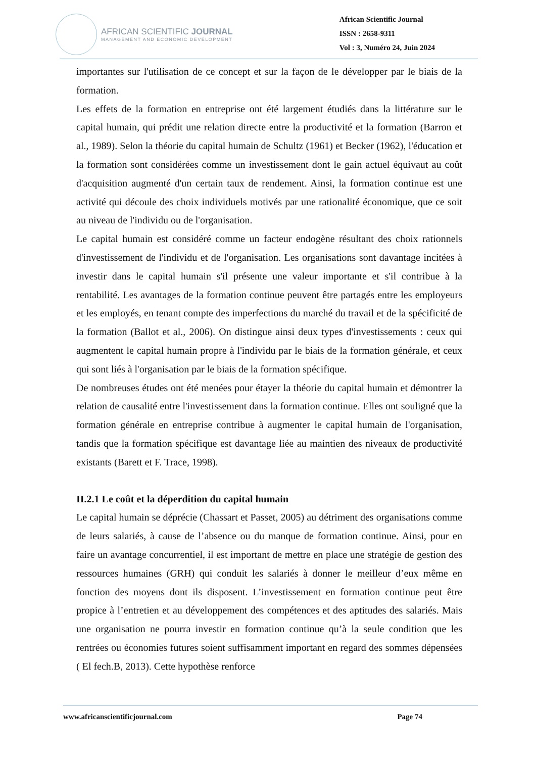AFRICAN SCIENTIFIC JOURNAL
MANAGEMENT AND ECONOMIC DEVELOPMENT
African Scientific Journal
ISSN : 2658-9311
Vol : 3, Numéro 24, Juin 2024
importantes sur l'utilisation de ce concept et sur la façon de le développer par le biais de la formation.
Les effets de la formation en entreprise ont été largement étudiés dans la littérature sur le capital humain, qui prédit une relation directe entre la productivité et la formation (Barron et al., 1989). Selon la théorie du capital humain de Schultz (1961) et Becker (1962), l'éducation et la formation sont considérées comme un investissement dont le gain actuel équivaut au coût d'acquisition augmenté d'un certain taux de rendement. Ainsi, la formation continue est une activité qui découle des choix individuels motivés par une rationalité économique, que ce soit au niveau de l'individu ou de l'organisation.
Le capital humain est considéré comme un facteur endogène résultant des choix rationnels d'investissement de l'individu et de l'organisation. Les organisations sont davantage incitées à investir dans le capital humain s'il présente une valeur importante et s'il contribue à la rentabilité. Les avantages de la formation continue peuvent être partagés entre les employeurs et les employés, en tenant compte des imperfections du marché du travail et de la spécificité de la formation (Ballot et al., 2006). On distingue ainsi deux types d'investissements : ceux qui augmentent le capital humain propre à l'individu par le biais de la formation générale, et ceux qui sont liés à l'organisation par le biais de la formation spécifique.
De nombreuses études ont été menées pour étayer la théorie du capital humain et démontrer la relation de causalité entre l'investissement dans la formation continue. Elles ont souligné que la formation générale en entreprise contribue à augmenter le capital humain de l'organisation, tandis que la formation spécifique est davantage liée au maintien des niveaux de productivité existants (Barett et F. Trace, 1998).
II.2.1 Le coût et la déperdition du capital humain
Le capital humain se déprécie (Chassart et Passet, 2005) au détriment des organisations comme de leurs salariés, à cause de l’absence ou du manque de formation continue. Ainsi, pour en faire un avantage concurrentiel, il est important de mettre en place une stratégie de gestion des ressources humaines (GRH) qui conduit les salariés à donner le meilleur d’eux même en fonction des moyens dont ils disposent. L’investissement en formation continue peut être propice à l’entretien et au développement des compétences et des aptitudes des salariés. Mais une organisation ne pourra investir en formation continue qu’à la seule condition que les rentrées ou économies futures soient suffisamment important en regard des sommes dépensées ( El fech.B, 2013). Cette hypothèse renforce
www.africanscientificjournal.com Page 74